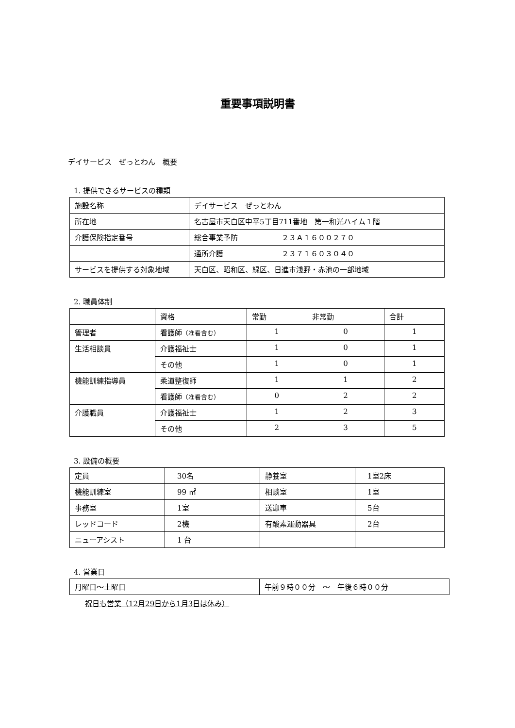重要事項説明書
デイサービス　ぜっとわん　概要
1. 提供できるサービスの種類
| 施設名称 | デイサービス ぜっとわん |
| 所在地 | 名古屋市天白区中平5丁目711番地 第一和光ハイム１階 |
| 介護保険指定番号 | 総合事業予防 ２３Ａ１６００２７０ |
| | 通所介護 ２３７１６０３０４０ |
| サービスを提供する対象地域 | 天白区、昭和区、緑区、日進市浅野・赤池の一部地域 |
2. 職員体制
| | 資格 | 常勤 | 非常勤 | 合計 |
| 管理者 | 看護師 （准看含む） | 1 | 0 | 1 |
| 生活相談員 | 介護福祉士 | 1 | 0 | 1 |
| | その他 | 1 | 0 | 1 |
| 機能訓練指導員 | 柔道整復師 | 1 | 1 | 2 |
| | 看護師 （准看含む） | 0 | 2 | 2 |
| 介護職員 | 介護福祉士 | 1 | 2 | 3 |
| | その他 | 2 | 3 | 5 |
3. 設備の概要
| 定員 | 30名 | 静養室 | 1室2床 |
| 機能訓練室 | 99 ㎡ | 相談室 | 1室 |
| 事務室 | 1室 | 送迎車 | 5台 |
| レッドコード | 2機 | 有酸素運動器具 | 2台 |
| ニューアシスト | 1 台 | | |
4. 営業日
| 月曜日～土曜日 | 午前９時００分 ～ 午後６時００分 |
祝日も営業（12月29日から1月3日は休み）